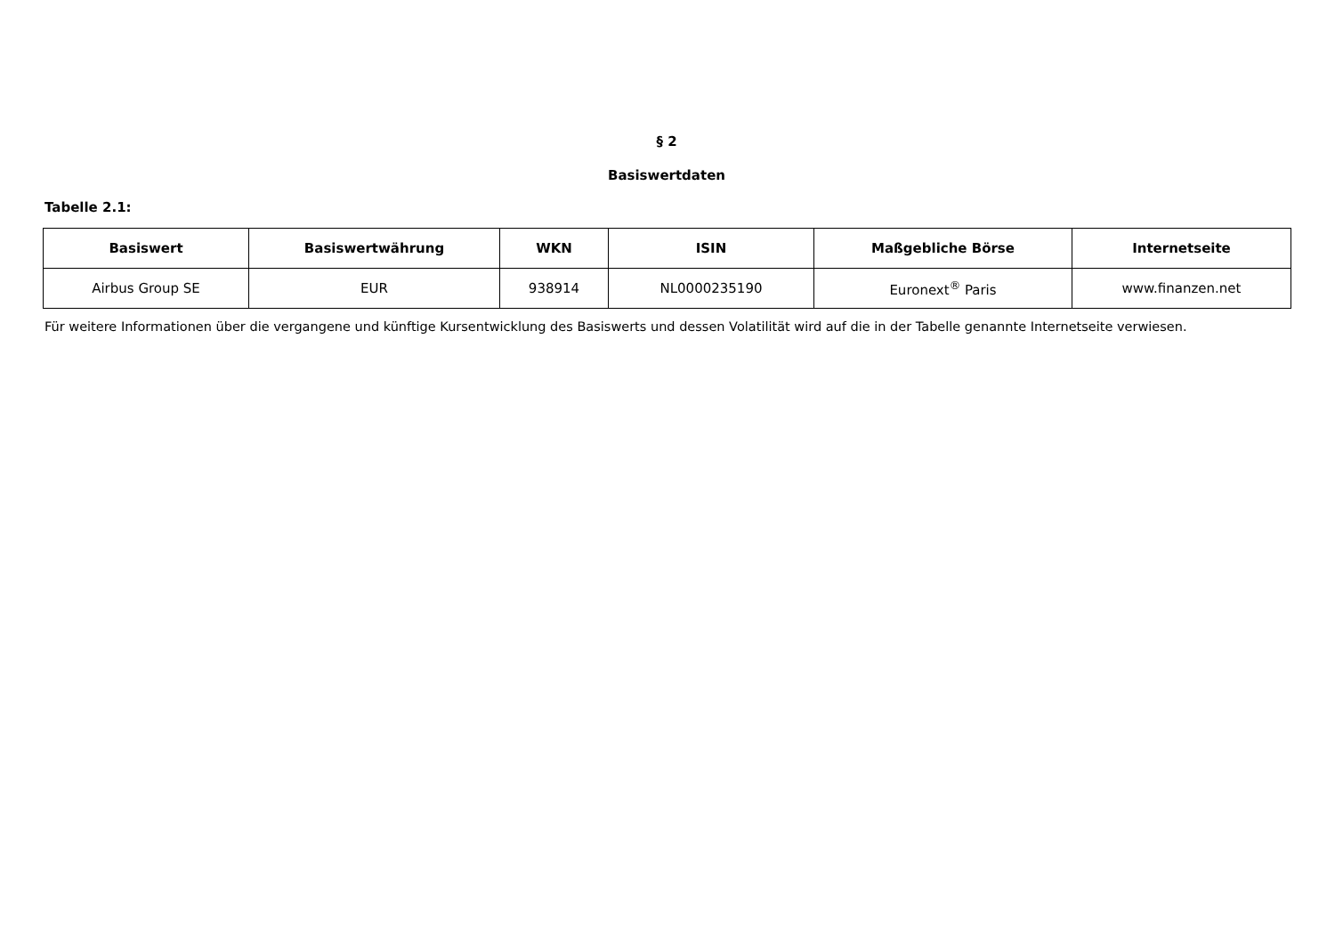§ 2
Basiswertdaten
Tabelle 2.1:
| Basiswert | Basiswertwährung | WKN | ISIN | Maßgebliche Börse | Internetseite |
| --- | --- | --- | --- | --- | --- |
| Airbus Group SE | EUR | 938914 | NL0000235190 | Euronext<sup>®</sup> Paris | www.finanzen.net |
Für weitere Informationen über die vergangene und künftige Kursentwicklung des Basiswerts und dessen Volatilität wird auf die in der Tabelle genannte Internetseite verwiesen.